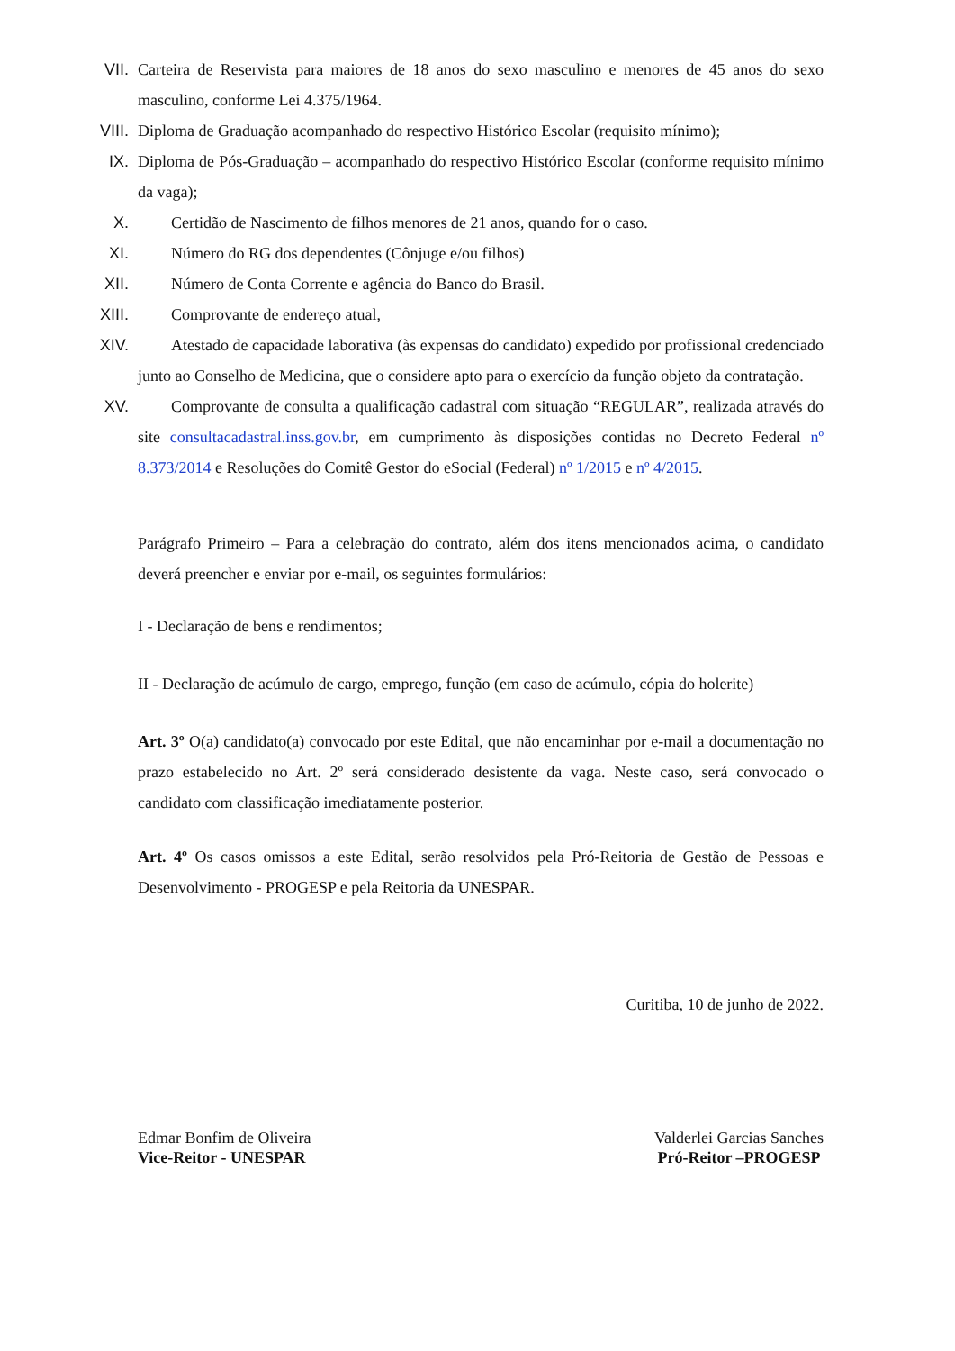VII. Carteira de Reservista para maiores de 18 anos do sexo masculino e menores de 45 anos do sexo masculino, conforme Lei 4.375/1964.
VIII. Diploma de Graduação acompanhado do respectivo Histórico Escolar (requisito mínimo);
IX. Diploma de Pós-Graduação – acompanhado do respectivo Histórico Escolar (conforme requisito mínimo da vaga);
X. Certidão de Nascimento de filhos menores de 21 anos, quando for o caso.
XI. Número do RG dos dependentes (Cônjuge e/ou filhos)
XII. Número de Conta Corrente e agência do Banco do Brasil.
XIII. Comprovante de endereço atual,
XIV. Atestado de capacidade laborativa (às expensas do candidato) expedido por profissional credenciado junto ao Conselho de Medicina, que o considere apto para o exercício da função objeto da contratação.
XV. Comprovante de consulta a qualificação cadastral com situação “REGULAR”, realizada através do site consultacadastral.inss.gov.br, em cumprimento às disposições contidas no Decreto Federal nº 8.373/2014 e Resoluções do Comitê Gestor do eSocial (Federal) nº 1/2015 e nº 4/2015.
Parágrafo Primeiro – Para a celebração do contrato, além dos itens mencionados acima, o candidato deverá preencher e enviar por e-mail, os seguintes formulários:
I - Declaração de bens e rendimentos;
II - Declaração de acúmulo de cargo, emprego, função (em caso de acúmulo, cópia do holerite)
Art. 3º O(a) candidato(a) convocado por este Edital, que não encaminhar por e-mail a documentação no prazo estabelecido no Art. 2º será considerado desistente da vaga. Neste caso, será convocado o candidato com classificação imediatamente posterior.
Art. 4º Os casos omissos a este Edital, serão resolvidos pela Pró-Reitoria de Gestão de Pessoas e Desenvolvimento - PROGESP e pela Reitoria da UNESPAR.
Curitiba, 10 de junho de 2022.
Edmar Bonfim de Oliveira
Vice-Reitor - UNESPAR
Valderlei Garcias Sanches
Pró-Reitor –PROGESP